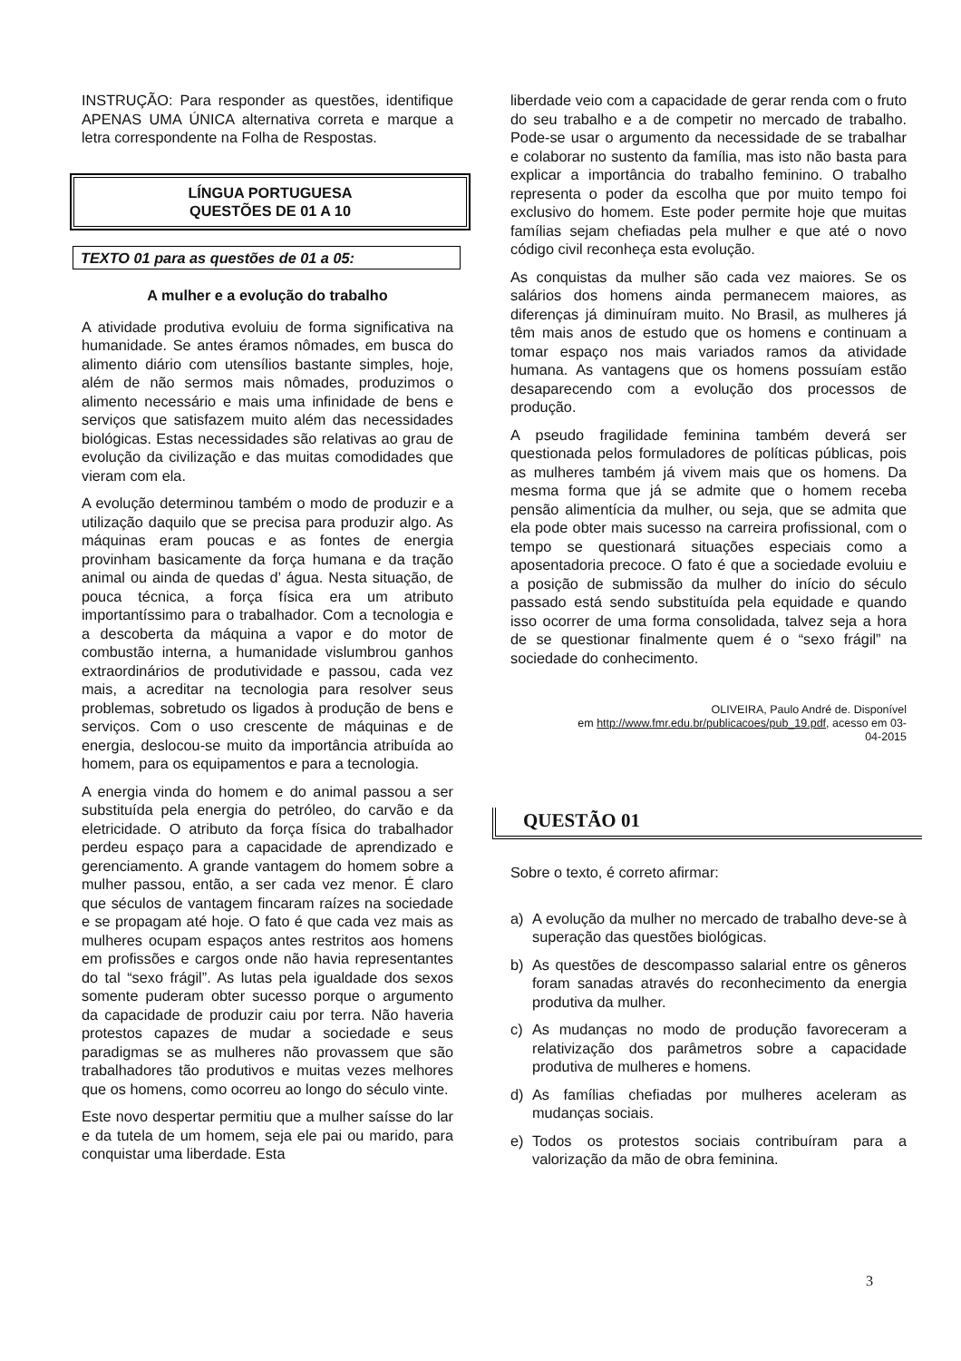INSTRUÇÃO: Para responder as questões, identifique APENAS UMA ÚNICA alternativa correta e marque a letra correspondente na Folha de Respostas.
LÍNGUA PORTUGUESA
QUESTÕES DE 01 A 10
TEXTO 01 para as questões de 01 a 05:
A mulher e a evolução do trabalho
A atividade produtiva evoluiu de forma significativa na humanidade. Se antes éramos nômades, em busca do alimento diário com utensílios bastante simples, hoje, além de não sermos mais nômades, produzimos o alimento necessário e mais uma infinidade de bens e serviços que satisfazem muito além das necessidades biológicas. Estas necessidades são relativas ao grau de evolução da civilização e das muitas comodidades que vieram com ela.
A evolução determinou também o modo de produzir e a utilização daquilo que se precisa para produzir algo. As máquinas eram poucas e as fontes de energia provinham basicamente da força humana e da tração animal ou ainda de quedas d’ água. Nesta situação, de pouca técnica, a força física era um atributo importantíssimo para o trabalhador. Com a tecnologia e a descoberta da máquina a vapor e do motor de combustão interna, a humanidade vislumbrou ganhos extraordinários de produtividade e passou, cada vez mais, a acreditar na tecnologia para resolver seus problemas, sobretudo os ligados à produção de bens e serviços. Com o uso crescente de máquinas e de energia, deslocou-se muito da importância atribuída ao homem, para os equipamentos e para a tecnologia.
A energia vinda do homem e do animal passou a ser substituída pela energia do petróleo, do carvão e da eletricidade. O atributo da força física do trabalhador perdeu espaço para a capacidade de aprendizado e gerenciamento. A grande vantagem do homem sobre a mulher passou, então, a ser cada vez menor. É claro que séculos de vantagem fincaram raízes na sociedade e se propagam até hoje. O fato é que cada vez mais as mulheres ocupam espaços antes restritos aos homens em profissões e cargos onde não havia representantes do tal “sexo frágil”. As lutas pela igualdade dos sexos somente puderam obter sucesso porque o argumento da capacidade de produzir caiu por terra. Não haveria protestos capazes de mudar a sociedade e seus paradigmas se as mulheres não provassem que são trabalhadores tão produtivos e muitas vezes melhores que os homens, como ocorreu ao longo do século vinte.
Este novo despertar permitiu que a mulher saísse do lar e da tutela de um homem, seja ele pai ou marido, para conquistar uma liberdade. Esta
liberdade veio com a capacidade de gerar renda com o fruto do seu trabalho e a de competir no mercado de trabalho. Pode-se usar o argumento da necessidade de se trabalhar e colaborar no sustento da família, mas isto não basta para explicar a importância do trabalho feminino. O trabalho representa o poder da escolha que por muito tempo foi exclusivo do homem. Este poder permite hoje que muitas famílias sejam chefiadas pela mulher e que até o novo código civil reconheça esta evolução.
As conquistas da mulher são cada vez maiores. Se os salários dos homens ainda permanecem maiores, as diferenças já diminuíram muito. No Brasil, as mulheres já têm mais anos de estudo que os homens e continuam a tomar espaço nos mais variados ramos da atividade humana. As vantagens que os homens possuíam estão desaparecendo com a evolução dos processos de produção.
A pseudo fragilidade feminina também deverá ser questionada pelos formuladores de políticas públicas, pois as mulheres também já vivem mais que os homens. Da mesma forma que já se admite que o homem receba pensão alimentícia da mulher, ou seja, que se admita que ela pode obter mais sucesso na carreira profissional, com o tempo se questionará situações especiais como a aposentadoria precoce. O fato é que a sociedade evoluiu e a posição de submissão da mulher do início do século passado está sendo substituída pela equidade e quando isso ocorrer de uma forma consolidada, talvez seja a hora de se questionar finalmente quem é o “sexo frágil” na sociedade do conhecimento.
OLIVEIRA, Paulo André de. Disponível
em http://www.fmr.edu.br/publicacoes/pub_19.pdf, acesso em 03-
04-2015
QUESTÃO 01
Sobre o texto, é correto afirmar:
a) A evolução da mulher no mercado de trabalho deve-se à superação das questões biológicas.
b) As questões de descompasso salarial entre os gêneros foram sanadas através do reconhecimento da energia produtiva da mulher.
c) As mudanças no modo de produção favoreceram a relativização dos parâmetros sobre a capacidade produtiva de mulheres e homens.
d) As famílias chefiadas por mulheres aceleram as mudanças sociais.
e) Todos os protestos sociais contribuíram para a valorização da mão de obra feminina.
3